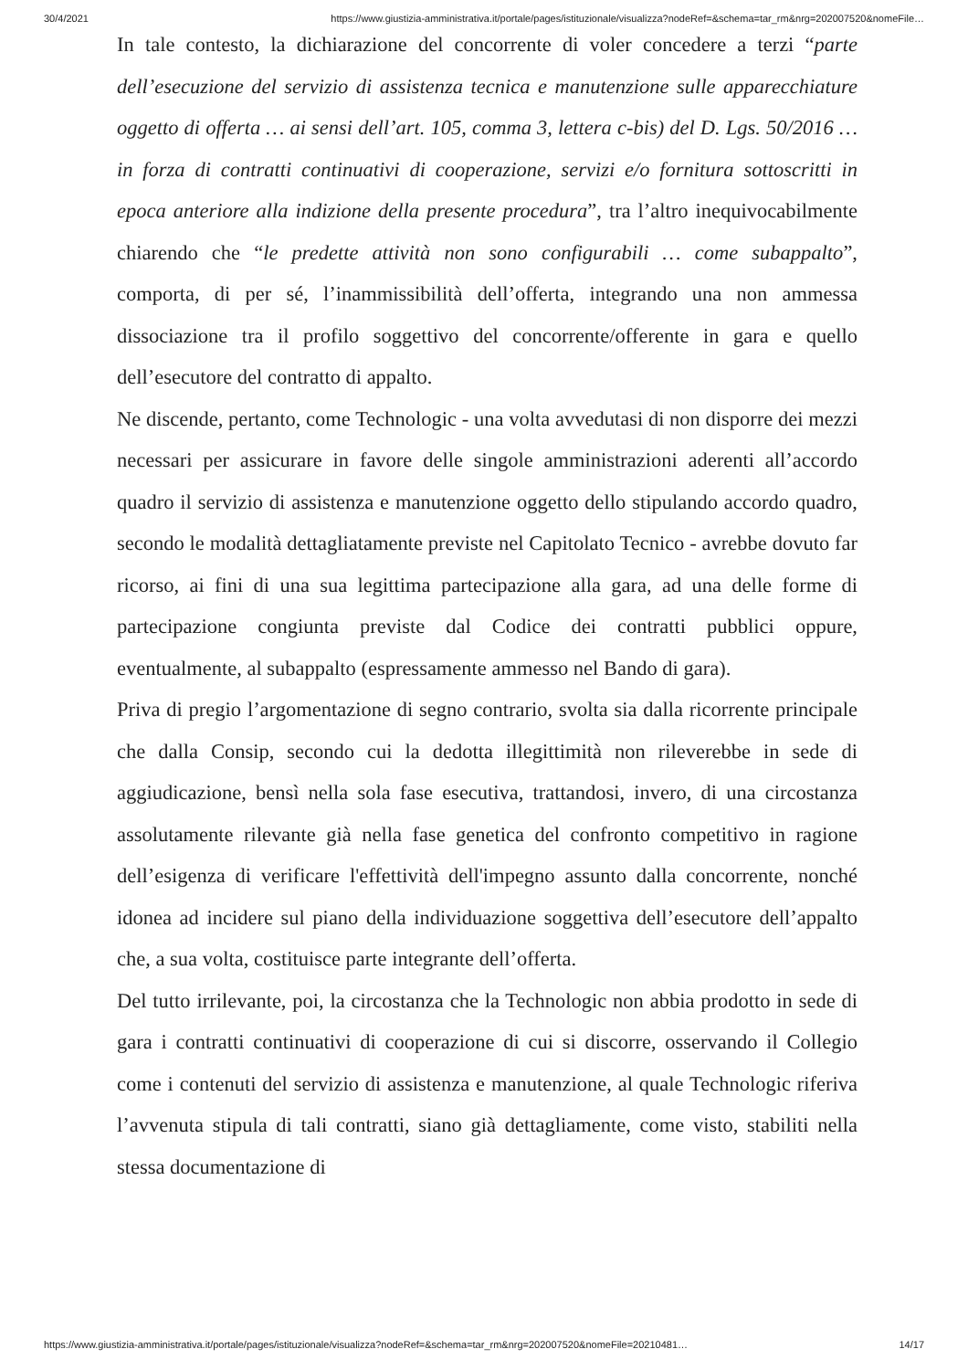30/4/2021 https://www.giustizia-amministrativa.it/portale/pages/istituzionale/visualizza?nodeRef=&schema=tar_rm&nrg=202007520&nomeFile…
In tale contesto, la dichiarazione del concorrente di voler concedere a terzi “parte dell’esecuzione del servizio di assistenza tecnica e manutenzione sulle apparecchiature oggetto di offerta … ai sensi dell’art. 105, comma 3, lettera c-bis) del D. Lgs. 50/2016 … in forza di contratti continuativi di cooperazione, servizi e/o fornitura sottoscritti in epoca anteriore alla indizione della presente procedura”, tra l’altro inequivocabilmente chiarendo che “le predette attività non sono configurabili … come subappalto”, comporta, di per sé, l’inammissibilità dell’offerta, integrando una non ammessa dissociazione tra il profilo soggettivo del concorrente/offerente in gara e quello dell’esecutore del contratto di appalto.
Ne discende, pertanto, come Technologic - una volta avvedutasi di non disporre dei mezzi necessari per assicurare in favore delle singole amministrazioni aderenti all’accordo quadro il servizio di assistenza e manutenzione oggetto dello stipulando accordo quadro, secondo le modalità dettagliatamente previste nel Capitolato Tecnico - avrebbe dovuto far ricorso, ai fini di una sua legittima partecipazione alla gara, ad una delle forme di partecipazione congiunta previste dal Codice dei contratti pubblici oppure, eventualmente, al subappalto (espressamente ammesso nel Bando di gara).
Priva di pregio l’argomentazione di segno contrario, svolta sia dalla ricorrente principale che dalla Consip, secondo cui la dedotta illegittimità non rileverebbe in sede di aggiudicazione, bensì nella sola fase esecutiva, trattandosi, invero, di una circostanza assolutamente rilevante già nella fase genetica del confronto competitivo in ragione dell’esigenza di verificare l'effettività dell'impegno assunto dalla concorrente, nonché idonea ad incidere sul piano della individuazione soggettiva dell’esecutore dell’appalto che, a sua volta, costituisce parte integrante dell’offerta.
Del tutto irrilevante, poi, la circostanza che la Technologic non abbia prodotto in sede di gara i contratti continuativi di cooperazione di cui si discorre, osservando il Collegio come i contenuti del servizio di assistenza e manutenzione, al quale Technologic riferiva l’avvenuta stipula di tali contratti, siano già dettagliamente, come visto, stabiliti nella stessa documentazione di
https://www.giustizia-amministrativa.it/portale/pages/istituzionale/visualizza?nodeRef=&schema=tar_rm&nrg=202007520&nomeFile=20210481… 14/17